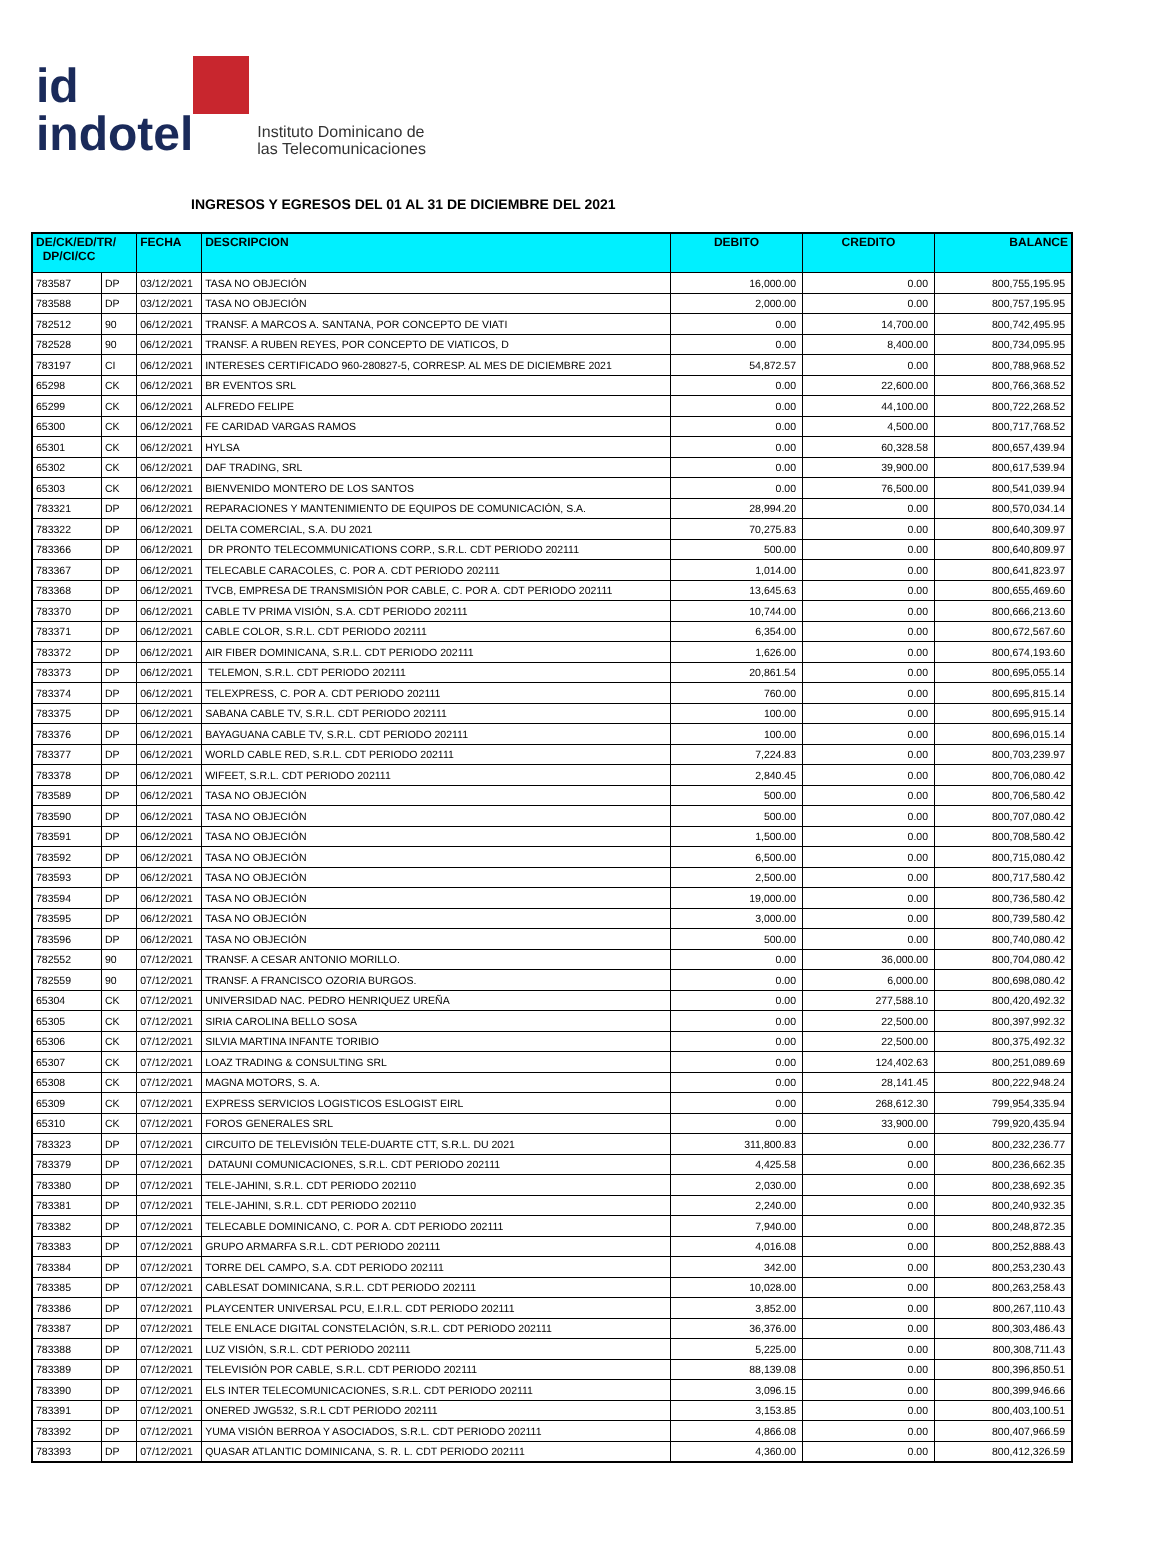id
indotel
Instituto Dominicano de
las Telecomunicaciones
INGRESOS Y EGRESOS DEL 01 AL 31 DE DICIEMBRE DEL 2021
| DE/CK/ED/TR/ DP/CI/CC | | FECHA | DESCRIPCION | DEBITO | CREDITO | BALANCE |
| --- | --- | --- | --- | --- | --- | --- |
| 783587 | DP | 03/12/2021 | TASA NO OBJECIÓN | 16,000.00 | 0.00 | 800,755,195.95 |
| 783588 | DP | 03/12/2021 | TASA NO OBJECIÓN | 2,000.00 | 0.00 | 800,757,195.95 |
| 782512 | 90 | 06/12/2021 | TRANSF. A MARCOS A. SANTANA, POR CONCEPTO DE VIATI | 0.00 | 14,700.00 | 800,742,495.95 |
| 782528 | 90 | 06/12/2021 | TRANSF. A RUBEN REYES, POR CONCEPTO DE VIATICOS, D | 0.00 | 8,400.00 | 800,734,095.95 |
| 783197 | CI | 06/12/2021 | INTERESES CERTIFICADO 960-280827-5, CORRESP. AL MES DE DICIEMBRE 2021 | 54,872.57 | 0.00 | 800,788,968.52 |
| 65298 | CK | 06/12/2021 | BR EVENTOS SRL | 0.00 | 22,600.00 | 800,766,368.52 |
| 65299 | CK | 06/12/2021 | ALFREDO FELIPE | 0.00 | 44,100.00 | 800,722,268.52 |
| 65300 | CK | 06/12/2021 | FE CARIDAD VARGAS RAMOS | 0.00 | 4,500.00 | 800,717,768.52 |
| 65301 | CK | 06/12/2021 | HYLSA | 0.00 | 60,328.58 | 800,657,439.94 |
| 65302 | CK | 06/12/2021 | DAF TRADING, SRL | 0.00 | 39,900.00 | 800,617,539.94 |
| 65303 | CK | 06/12/2021 | BIENVENIDO MONTERO DE LOS SANTOS | 0.00 | 76,500.00 | 800,541,039.94 |
| 783321 | DP | 06/12/2021 | REPARACIONES Y MANTENIMIENTO DE EQUIPOS DE COMUNICACIÓN, S.A. | 28,994.20 | 0.00 | 800,570,034.14 |
| 783322 | DP | 06/12/2021 | DELTA COMERCIAL, S.A. DU 2021 | 70,275.83 | 0.00 | 800,640,309.97 |
| 783366 | DP | 06/12/2021 | DR PRONTO TELECOMMUNICATIONS CORP., S.R.L. CDT PERIODO 202111 | 500.00 | 0.00 | 800,640,809.97 |
| 783367 | DP | 06/12/2021 | TELECABLE CARACOLES, C. POR A. CDT PERIODO 202111 | 1,014.00 | 0.00 | 800,641,823.97 |
| 783368 | DP | 06/12/2021 | TVCB, EMPRESA DE TRANSMISIÓN POR CABLE, C. POR A. CDT PERIODO 202111 | 13,645.63 | 0.00 | 800,655,469.60 |
| 783370 | DP | 06/12/2021 | CABLE TV PRIMA VISIÓN, S.A. CDT PERIODO 202111 | 10,744.00 | 0.00 | 800,666,213.60 |
| 783371 | DP | 06/12/2021 | CABLE COLOR, S.R.L. CDT PERIODO 202111 | 6,354.00 | 0.00 | 800,672,567.60 |
| 783372 | DP | 06/12/2021 | AIR FIBER DOMINICANA, S.R.L. CDT PERIODO 202111 | 1,626.00 | 0.00 | 800,674,193.60 |
| 783373 | DP | 06/12/2021 | TELEMON, S.R.L. CDT PERIODO 202111 | 20,861.54 | 0.00 | 800,695,055.14 |
| 783374 | DP | 06/12/2021 | TELEXPRESS, C. POR A. CDT PERIODO 202111 | 760.00 | 0.00 | 800,695,815.14 |
| 783375 | DP | 06/12/2021 | SABANA CABLE TV, S.R.L. CDT PERIODO 202111 | 100.00 | 0.00 | 800,695,915.14 |
| 783376 | DP | 06/12/2021 | BAYAGUANA CABLE TV, S.R.L. CDT PERIODO 202111 | 100.00 | 0.00 | 800,696,015.14 |
| 783377 | DP | 06/12/2021 | WORLD CABLE RED, S.R.L. CDT PERIODO 202111 | 7,224.83 | 0.00 | 800,703,239.97 |
| 783378 | DP | 06/12/2021 | WIFEET, S.R.L. CDT PERIODO 202111 | 2,840.45 | 0.00 | 800,706,080.42 |
| 783589 | DP | 06/12/2021 | TASA NO OBJECIÓN | 500.00 | 0.00 | 800,706,580.42 |
| 783590 | DP | 06/12/2021 | TASA NO OBJECIÓN | 500.00 | 0.00 | 800,707,080.42 |
| 783591 | DP | 06/12/2021 | TASA NO OBJECIÓN | 1,500.00 | 0.00 | 800,708,580.42 |
| 783592 | DP | 06/12/2021 | TASA NO OBJECIÓN | 6,500.00 | 0.00 | 800,715,080.42 |
| 783593 | DP | 06/12/2021 | TASA NO OBJECIÓN | 2,500.00 | 0.00 | 800,717,580.42 |
| 783594 | DP | 06/12/2021 | TASA NO OBJECIÓN | 19,000.00 | 0.00 | 800,736,580.42 |
| 783595 | DP | 06/12/2021 | TASA NO OBJECIÓN | 3,000.00 | 0.00 | 800,739,580.42 |
| 783596 | DP | 06/12/2021 | TASA NO OBJECIÓN | 500.00 | 0.00 | 800,740,080.42 |
| 782552 | 90 | 07/12/2021 | TRANSF. A CESAR ANTONIO MORILLO. | 0.00 | 36,000.00 | 800,704,080.42 |
| 782559 | 90 | 07/12/2021 | TRANSF. A FRANCISCO OZORIA BURGOS. | 0.00 | 6,000.00 | 800,698,080.42 |
| 65304 | CK | 07/12/2021 | UNIVERSIDAD NAC. PEDRO HENRIQUEZ UREÑA | 0.00 | 277,588.10 | 800,420,492.32 |
| 65305 | CK | 07/12/2021 | SIRIA CAROLINA BELLO SOSA | 0.00 | 22,500.00 | 800,397,992.32 |
| 65306 | CK | 07/12/2021 | SILVIA MARTINA INFANTE TORIBIO | 0.00 | 22,500.00 | 800,375,492.32 |
| 65307 | CK | 07/12/2021 | LOAZ TRADING & CONSULTING SRL | 0.00 | 124,402.63 | 800,251,089.69 |
| 65308 | CK | 07/12/2021 | MAGNA MOTORS, S. A. | 0.00 | 28,141.45 | 800,222,948.24 |
| 65309 | CK | 07/12/2021 | EXPRESS SERVICIOS LOGISTICOS ESLOGIST EIRL | 0.00 | 268,612.30 | 799,954,335.94 |
| 65310 | CK | 07/12/2021 | FOROS GENERALES SRL | 0.00 | 33,900.00 | 799,920,435.94 |
| 783323 | DP | 07/12/2021 | CIRCUITO DE TELEVISIÓN TELE-DUARTE CTT, S.R.L. DU 2021 | 311,800.83 | 0.00 | 800,232,236.77 |
| 783379 | DP | 07/12/2021 | DATAUNI COMUNICACIONES, S.R.L. CDT PERIODO 202111 | 4,425.58 | 0.00 | 800,236,662.35 |
| 783380 | DP | 07/12/2021 | TELE-JAHINI, S.R.L. CDT PERIODO 202110 | 2,030.00 | 0.00 | 800,238,692.35 |
| 783381 | DP | 07/12/2021 | TELE-JAHINI, S.R.L. CDT PERIODO 202110 | 2,240.00 | 0.00 | 800,240,932.35 |
| 783382 | DP | 07/12/2021 | TELECABLE DOMINICANO, C. POR A. CDT PERIODO 202111 | 7,940.00 | 0.00 | 800,248,872.35 |
| 783383 | DP | 07/12/2021 | GRUPO ARMARFA S.R.L. CDT PERIODO 202111 | 4,016.08 | 0.00 | 800,252,888.43 |
| 783384 | DP | 07/12/2021 | TORRE DEL CAMPO, S.A. CDT PERIODO 202111 | 342.00 | 0.00 | 800,253,230.43 |
| 783385 | DP | 07/12/2021 | CABLESAT DOMINICANA, S.R.L. CDT PERIODO 202111 | 10,028.00 | 0.00 | 800,263,258.43 |
| 783386 | DP | 07/12/2021 | PLAYCENTER UNIVERSAL PCU, E.I.R.L. CDT PERIODO 202111 | 3,852.00 | 0.00 | 800,267,110.43 |
| 783387 | DP | 07/12/2021 | TELE ENLACE DIGITAL CONSTELACIÓN, S.R.L. CDT PERIODO 202111 | 36,376.00 | 0.00 | 800,303,486.43 |
| 783388 | DP | 07/12/2021 | LUZ VISIÓN, S.R.L. CDT PERIODO 202111 | 5,225.00 | 0.00 | 800,308,711.43 |
| 783389 | DP | 07/12/2021 | TELEVISIÓN POR CABLE, S.R.L. CDT PERIODO 202111 | 88,139.08 | 0.00 | 800,396,850.51 |
| 783390 | DP | 07/12/2021 | ELS INTER TELECOMUNICACIONES, S.R.L. CDT PERIODO 202111 | 3,096.15 | 0.00 | 800,399,946.66 |
| 783391 | DP | 07/12/2021 | ONERED JWG532, S.R.L CDT PERIODO 202111 | 3,153.85 | 0.00 | 800,403,100.51 |
| 783392 | DP | 07/12/2021 | YUMA VISIÓN BERROA Y ASOCIADOS, S.R.L. CDT PERIODO 202111 | 4,866.08 | 0.00 | 800,407,966.59 |
| 783393 | DP | 07/12/2021 | QUASAR ATLANTIC DOMINICANA, S. R. L. CDT PERIODO 202111 | 4,360.00 | 0.00 | 800,412,326.59 |